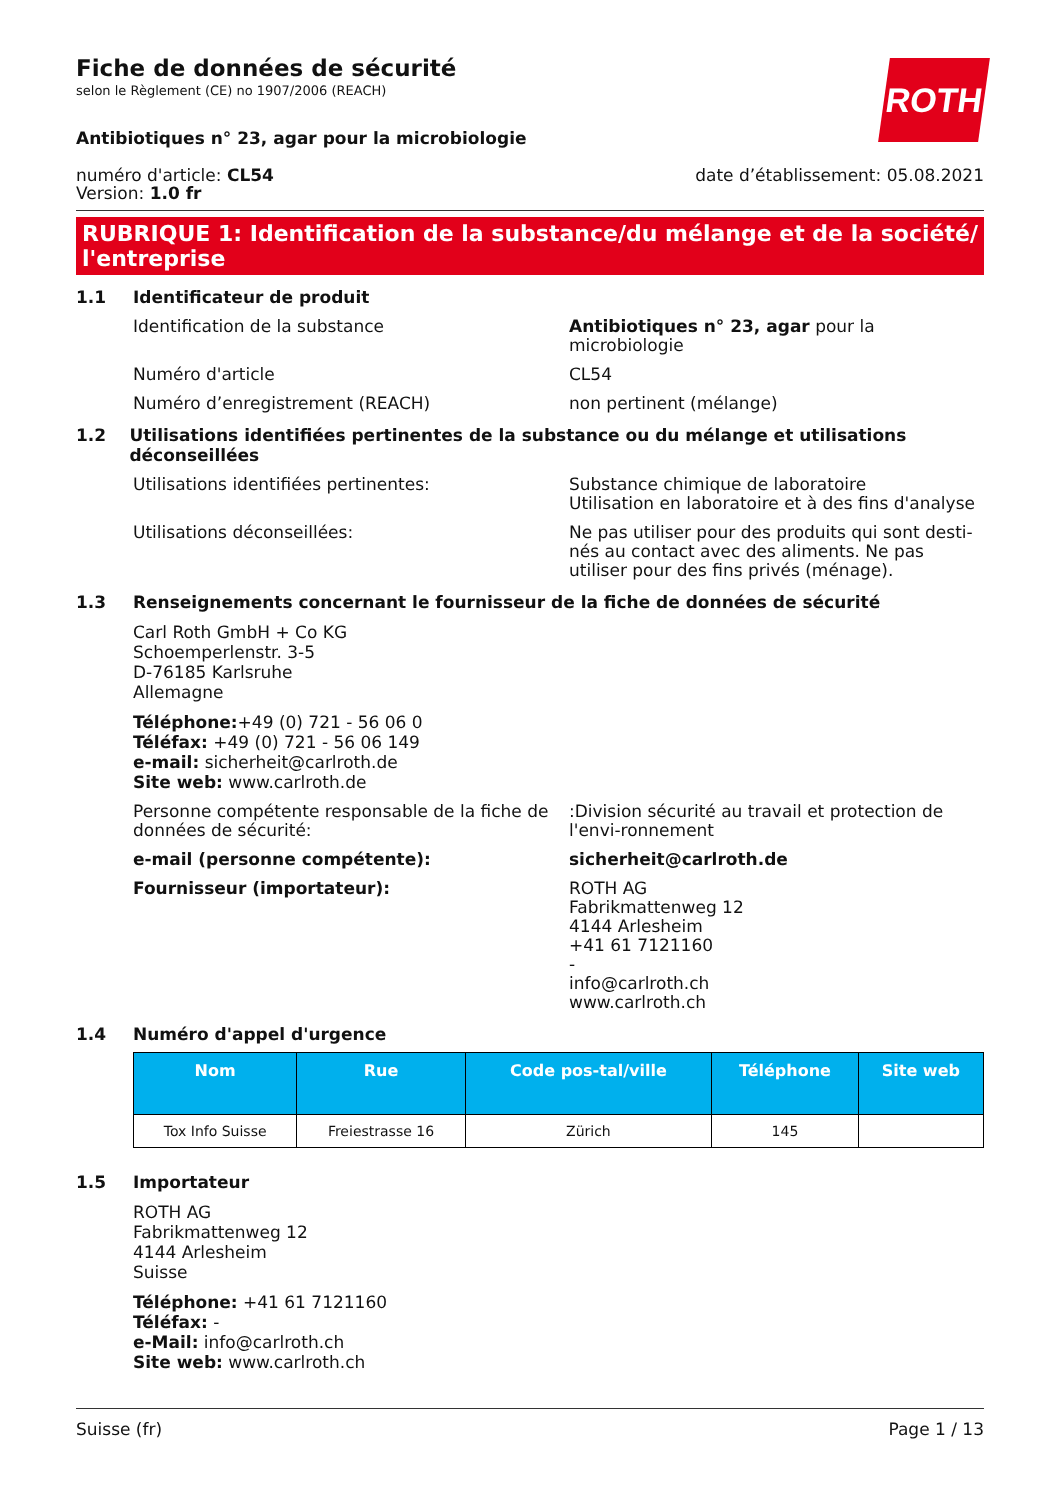Fiche de données de sécurité
selon le Règlement (CE) no 1907/2006 (REACH)
ROTH
Antibiotiques n° 23, agar pour la microbiologie
numéro d'article: CL54
Version: 1.0 fr
date d’établissement: 05.08.2021
RUBRIQUE 1: Identification de la substance/du mélange et de la société/ l'entreprise
1.1 Identificateur de produit
Identification de la substance Antibiotiques n° 23, agar pour la microbiologie
Numéro d'article CL54
Numéro d’enregistrement (REACH) non pertinent (mélange)
1.2 Utilisations identifiées pertinentes de la substance ou du mélange et utilisations déconseillées
Utilisations identifiées pertinentes: Substance chimique de laboratoire
Utilisation en laboratoire et à des fins d'analyse
Utilisations déconseillées: Ne pas utiliser pour des produits qui sont desti-nés au contact avec des aliments. Ne pas utiliser pour des fins privés (ménage).
1.3 Renseignements concernant le fournisseur de la fiche de données de sécurité
Carl Roth GmbH + Co KG
Schoemperlenstr. 3-5
D-76185 Karlsruhe
Allemagne
Téléphone:+49 (0) 721 - 56 06 0
Téléfax: +49 (0) 721 - 56 06 149
e-mail: sicherheit@carlroth.de
Site web: www.carlroth.de
Personne compétente responsable de la fiche de données de sécurité:
:Division sécurité au travail et protection de l'envi-ronnement
e-mail (personne compétente): sicherheit@carlroth.de
Fournisseur (importateur): ROTH AG
Fabrikmattenweg 12
4144 Arlesheim
+41 61 7121160
-
info@carlroth.ch
www.carlroth.ch
1.4 Numéro d'appel d'urgence
| Nom | Rue | Code pos-tal/ville | Téléphone | Site web |
| --- | --- | --- | --- | --- |
| Tox Info Suisse | Freiestrasse 16 | Zürich | 145 | |
1.5 Importateur
ROTH AG
Fabrikmattenweg 12
4144 Arlesheim
Suisse
Téléphone: +41 61 7121160
Téléfax: -
e-Mail: info@carlroth.ch
Site web: www.carlroth.ch
Suisse (fr) Page 1 / 13